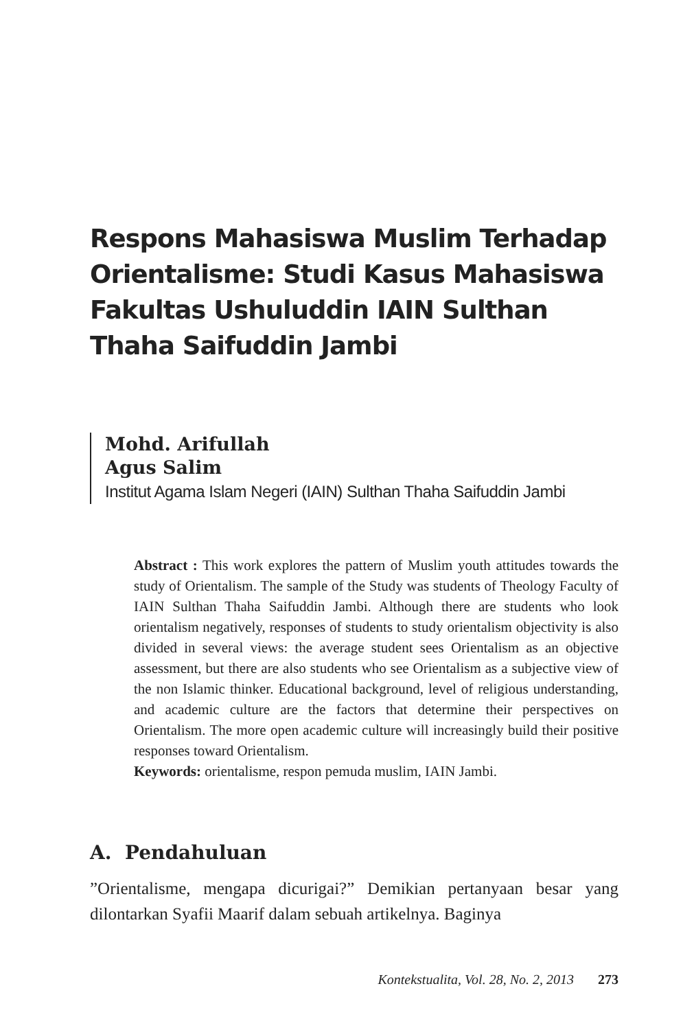Respons Mahasiswa Muslim Terhadap Orientalisme: Studi Kasus Mahasiswa Fakultas Ushuluddin IAIN Sulthan Thaha Saifuddin Jambi
Mohd. Arifullah
Agus Salim
Institut Agama Islam Negeri (IAIN) Sulthan Thaha Saifuddin Jambi
Abstract : This work explores the pattern of Muslim youth attitudes towards the study of Orientalism. The sample of the Study was students of Theology Faculty of IAIN Sulthan Thaha Saifuddin Jambi. Although there are students who look orientalism negatively, responses of students to study orientalism objectivity is also divided in several views: the average student sees Orientalism as an objective assessment, but there are also students who see Orientalism as a subjective view of the non Islamic thinker. Educational background, level of religious understanding, and academic culture are the factors that determine their perspectives on Orientalism. The more open academic culture will increasingly build their positive responses toward Orientalism.
Keywords: orientalisme, respon pemuda muslim, IAIN Jambi.
A. Pendahuluan
”Orientalisme, mengapa dicurigai?” Demikian pertanyaan besar yang dilontarkan Syafii Maarif dalam sebuah artikelnya. Baginya
Kontekstualita, Vol. 28, No. 2, 2013 273